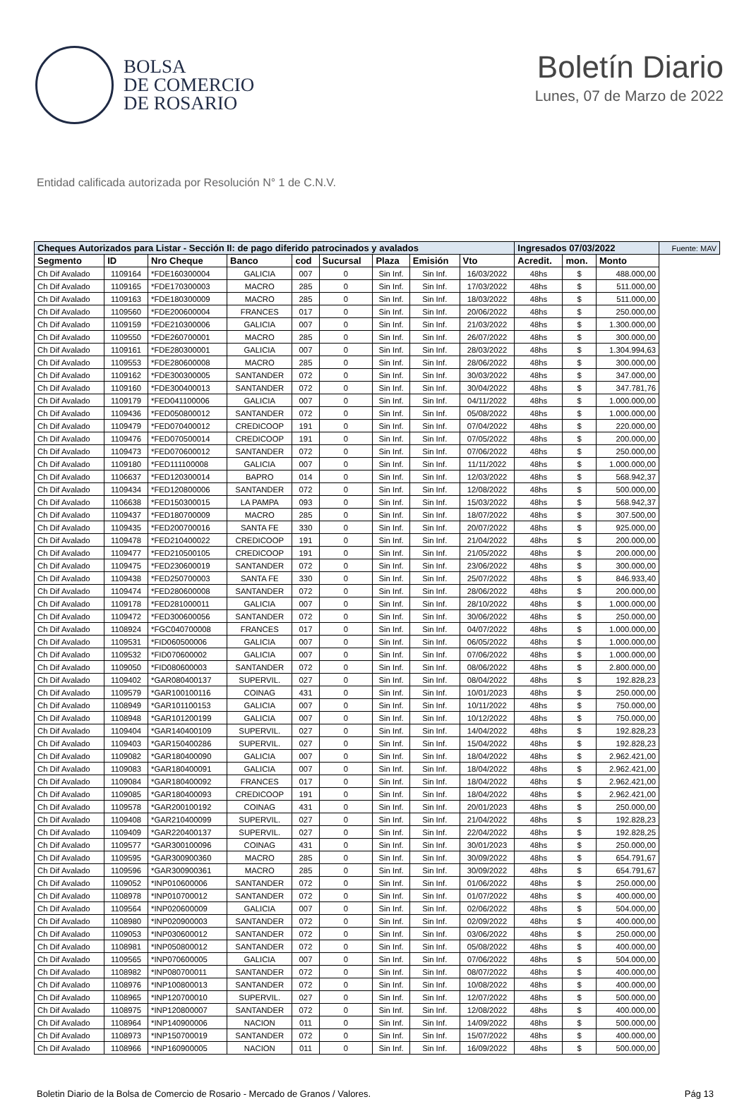BOLSA
DE COMERCIO
DE ROSARIO
Boletín Diario
Lunes, 07 de Marzo de 2022
Entidad calificada autorizada por Resolución N° 1 de C.N.V.
| Cheques Autorizados para Listar - Sección II: de pago diferido patrocinados y avalados | | | | | | | | | Ingresados 07/03/2022 | | | Fuente: MAV |
| --- | --- | --- | --- | --- | --- | --- | --- | --- | --- | --- | --- | --- |
| Segmento | ID | Nro Cheque | Banco | cod | Sucursal | Plaza | Emisión | Vto | Acredit. | mon. | Monto | |
| Ch Dif Avalado | 1109164 | *FDE160300004 | GALICIA | 007 | 0 | Sin Inf. | Sin Inf. | 16/03/2022 | 48hs | $ | 488.000,00 | |
| Ch Dif Avalado | 1109165 | *FDE170300003 | MACRO | 285 | 0 | Sin Inf. | Sin Inf. | 17/03/2022 | 48hs | $ | 511.000,00 | |
| Ch Dif Avalado | 1109163 | *FDE180300009 | MACRO | 285 | 0 | Sin Inf. | Sin Inf. | 18/03/2022 | 48hs | $ | 511.000,00 | |
| Ch Dif Avalado | 1109560 | *FDE200600004 | FRANCES | 017 | 0 | Sin Inf. | Sin Inf. | 20/06/2022 | 48hs | $ | 250.000,00 | |
| Ch Dif Avalado | 1109159 | *FDE210300006 | GALICIA | 007 | 0 | Sin Inf. | Sin Inf. | 21/03/2022 | 48hs | $ | 1.300.000,00 | |
| Ch Dif Avalado | 1109550 | *FDE260700001 | MACRO | 285 | 0 | Sin Inf. | Sin Inf. | 26/07/2022 | 48hs | $ | 300.000,00 | |
| Ch Dif Avalado | 1109161 | *FDE280300001 | GALICIA | 007 | 0 | Sin Inf. | Sin Inf. | 28/03/2022 | 48hs | $ | 1.304.994,63 | |
| Ch Dif Avalado | 1109553 | *FDE280600008 | MACRO | 285 | 0 | Sin Inf. | Sin Inf. | 28/06/2022 | 48hs | $ | 300.000,00 | |
| Ch Dif Avalado | 1109162 | *FDE300300005 | SANTANDER | 072 | 0 | Sin Inf. | Sin Inf. | 30/03/2022 | 48hs | $ | 347.000,00 | |
| Ch Dif Avalado | 1109160 | *FDE300400013 | SANTANDER | 072 | 0 | Sin Inf. | Sin Inf. | 30/04/2022 | 48hs | $ | 347.781,76 | |
| Ch Dif Avalado | 1109179 | *FED041100006 | GALICIA | 007 | 0 | Sin Inf. | Sin Inf. | 04/11/2022 | 48hs | $ | 1.000.000,00 | |
| Ch Dif Avalado | 1109436 | *FED050800012 | SANTANDER | 072 | 0 | Sin Inf. | Sin Inf. | 05/08/2022 | 48hs | $ | 1.000.000,00 | |
| Ch Dif Avalado | 1109479 | *FED070400012 | CREDICOOP | 191 | 0 | Sin Inf. | Sin Inf. | 07/04/2022 | 48hs | $ | 220.000,00 | |
| Ch Dif Avalado | 1109476 | *FED070500014 | CREDICOOP | 191 | 0 | Sin Inf. | Sin Inf. | 07/05/2022 | 48hs | $ | 200.000,00 | |
| Ch Dif Avalado | 1109473 | *FED070600012 | SANTANDER | 072 | 0 | Sin Inf. | Sin Inf. | 07/06/2022 | 48hs | $ | 250.000,00 | |
| Ch Dif Avalado | 1109180 | *FED111100008 | GALICIA | 007 | 0 | Sin Inf. | Sin Inf. | 11/11/2022 | 48hs | $ | 1.000.000,00 | |
| Ch Dif Avalado | 1106637 | *FED120300014 | BAPRO | 014 | 0 | Sin Inf. | Sin Inf. | 12/03/2022 | 48hs | $ | 568.942,37 | |
| Ch Dif Avalado | 1109434 | *FED120800006 | SANTANDER | 072 | 0 | Sin Inf. | Sin Inf. | 12/08/2022 | 48hs | $ | 500.000,00 | |
| Ch Dif Avalado | 1106638 | *FED150300015 | LA PAMPA | 093 | 0 | Sin Inf. | Sin Inf. | 15/03/2022 | 48hs | $ | 568.942,37 | |
| Ch Dif Avalado | 1109437 | *FED180700009 | MACRO | 285 | 0 | Sin Inf. | Sin Inf. | 18/07/2022 | 48hs | $ | 307.500,00 | |
| Ch Dif Avalado | 1109435 | *FED200700016 | SANTA FE | 330 | 0 | Sin Inf. | Sin Inf. | 20/07/2022 | 48hs | $ | 925.000,00 | |
| Ch Dif Avalado | 1109478 | *FED210400022 | CREDICOOP | 191 | 0 | Sin Inf. | Sin Inf. | 21/04/2022 | 48hs | $ | 200.000,00 | |
| Ch Dif Avalado | 1109477 | *FED210500105 | CREDICOOP | 191 | 0 | Sin Inf. | Sin Inf. | 21/05/2022 | 48hs | $ | 200.000,00 | |
| Ch Dif Avalado | 1109475 | *FED230600019 | SANTANDER | 072 | 0 | Sin Inf. | Sin Inf. | 23/06/2022 | 48hs | $ | 300.000,00 | |
| Ch Dif Avalado | 1109438 | *FED250700003 | SANTA FE | 330 | 0 | Sin Inf. | Sin Inf. | 25/07/2022 | 48hs | $ | 846.933,40 | |
| Ch Dif Avalado | 1109474 | *FED280600008 | SANTANDER | 072 | 0 | Sin Inf. | Sin Inf. | 28/06/2022 | 48hs | $ | 200.000,00 | |
| Ch Dif Avalado | 1109178 | *FED281000011 | GALICIA | 007 | 0 | Sin Inf. | Sin Inf. | 28/10/2022 | 48hs | $ | 1.000.000,00 | |
| Ch Dif Avalado | 1109472 | *FED300600056 | SANTANDER | 072 | 0 | Sin Inf. | Sin Inf. | 30/06/2022 | 48hs | $ | 250.000,00 | |
| Ch Dif Avalado | 1108924 | *FGC040700008 | FRANCES | 017 | 0 | Sin Inf. | Sin Inf. | 04/07/2022 | 48hs | $ | 1.000.000,00 | |
| Ch Dif Avalado | 1109531 | *FID060500006 | GALICIA | 007 | 0 | Sin Inf. | Sin Inf. | 06/05/2022 | 48hs | $ | 1.000.000,00 | |
| Ch Dif Avalado | 1109532 | *FID070600002 | GALICIA | 007 | 0 | Sin Inf. | Sin Inf. | 07/06/2022 | 48hs | $ | 1.000.000,00 | |
| Ch Dif Avalado | 1109050 | *FID080600003 | SANTANDER | 072 | 0 | Sin Inf. | Sin Inf. | 08/06/2022 | 48hs | $ | 2.800.000,00 | |
| Ch Dif Avalado | 1109402 | *GAR080400137 | SUPERVIL. | 027 | 0 | Sin Inf. | Sin Inf. | 08/04/2022 | 48hs | $ | 192.828,23 | |
| Ch Dif Avalado | 1109579 | *GAR100100116 | COINAG | 431 | 0 | Sin Inf. | Sin Inf. | 10/01/2023 | 48hs | $ | 250.000,00 | |
| Ch Dif Avalado | 1108949 | *GAR101100153 | GALICIA | 007 | 0 | Sin Inf. | Sin Inf. | 10/11/2022 | 48hs | $ | 750.000,00 | |
| Ch Dif Avalado | 1108948 | *GAR101200199 | GALICIA | 007 | 0 | Sin Inf. | Sin Inf. | 10/12/2022 | 48hs | $ | 750.000,00 | |
| Ch Dif Avalado | 1109404 | *GAR140400109 | SUPERVIL. | 027 | 0 | Sin Inf. | Sin Inf. | 14/04/2022 | 48hs | $ | 192.828,23 | |
| Ch Dif Avalado | 1109403 | *GAR150400286 | SUPERVIL. | 027 | 0 | Sin Inf. | Sin Inf. | 15/04/2022 | 48hs | $ | 192.828,23 | |
| Ch Dif Avalado | 1109082 | *GAR180400090 | GALICIA | 007 | 0 | Sin Inf. | Sin Inf. | 18/04/2022 | 48hs | $ | 2.962.421,00 | |
| Ch Dif Avalado | 1109083 | *GAR180400091 | GALICIA | 007 | 0 | Sin Inf. | Sin Inf. | 18/04/2022 | 48hs | $ | 2.962.421,00 | |
| Ch Dif Avalado | 1109084 | *GAR180400092 | FRANCES | 017 | 0 | Sin Inf. | Sin Inf. | 18/04/2022 | 48hs | $ | 2.962.421,00 | |
| Ch Dif Avalado | 1109085 | *GAR180400093 | CREDICOOP | 191 | 0 | Sin Inf. | Sin Inf. | 18/04/2022 | 48hs | $ | 2.962.421,00 | |
| Ch Dif Avalado | 1109578 | *GAR200100192 | COINAG | 431 | 0 | Sin Inf. | Sin Inf. | 20/01/2023 | 48hs | $ | 250.000,00 | |
| Ch Dif Avalado | 1109408 | *GAR210400099 | SUPERVIL. | 027 | 0 | Sin Inf. | Sin Inf. | 21/04/2022 | 48hs | $ | 192.828,23 | |
| Ch Dif Avalado | 1109409 | *GAR220400137 | SUPERVIL. | 027 | 0 | Sin Inf. | Sin Inf. | 22/04/2022 | 48hs | $ | 192.828,25 | |
| Ch Dif Avalado | 1109577 | *GAR300100096 | COINAG | 431 | 0 | Sin Inf. | Sin Inf. | 30/01/2023 | 48hs | $ | 250.000,00 | |
| Ch Dif Avalado | 1109595 | *GAR300900360 | MACRO | 285 | 0 | Sin Inf. | Sin Inf. | 30/09/2022 | 48hs | $ | 654.791,67 | |
| Ch Dif Avalado | 1109596 | *GAR300900361 | MACRO | 285 | 0 | Sin Inf. | Sin Inf. | 30/09/2022 | 48hs | $ | 654.791,67 | |
| Ch Dif Avalado | 1109052 | *INP010600006 | SANTANDER | 072 | 0 | Sin Inf. | Sin Inf. | 01/06/2022 | 48hs | $ | 250.000,00 | |
| Ch Dif Avalado | 1108978 | *INP010700012 | SANTANDER | 072 | 0 | Sin Inf. | Sin Inf. | 01/07/2022 | 48hs | $ | 400.000,00 | |
| Ch Dif Avalado | 1109564 | *INP020600009 | GALICIA | 007 | 0 | Sin Inf. | Sin Inf. | 02/06/2022 | 48hs | $ | 504.000,00 | |
| Ch Dif Avalado | 1108980 | *INP020900003 | SANTANDER | 072 | 0 | Sin Inf. | Sin Inf. | 02/09/2022 | 48hs | $ | 400.000,00 | |
| Ch Dif Avalado | 1109053 | *INP030600012 | SANTANDER | 072 | 0 | Sin Inf. | Sin Inf. | 03/06/2022 | 48hs | $ | 250.000,00 | |
| Ch Dif Avalado | 1108981 | *INP050800012 | SANTANDER | 072 | 0 | Sin Inf. | Sin Inf. | 05/08/2022 | 48hs | $ | 400.000,00 | |
| Ch Dif Avalado | 1109565 | *INP070600005 | GALICIA | 007 | 0 | Sin Inf. | Sin Inf. | 07/06/2022 | 48hs | $ | 504.000,00 | |
| Ch Dif Avalado | 1108982 | *INP080700011 | SANTANDER | 072 | 0 | Sin Inf. | Sin Inf. | 08/07/2022 | 48hs | $ | 400.000,00 | |
| Ch Dif Avalado | 1108976 | *INP100800013 | SANTANDER | 072 | 0 | Sin Inf. | Sin Inf. | 10/08/2022 | 48hs | $ | 400.000,00 | |
| Ch Dif Avalado | 1108965 | *INP120700010 | SUPERVIL. | 027 | 0 | Sin Inf. | Sin Inf. | 12/07/2022 | 48hs | $ | 500.000,00 | |
| Ch Dif Avalado | 1108975 | *INP120800007 | SANTANDER | 072 | 0 | Sin Inf. | Sin Inf. | 12/08/2022 | 48hs | $ | 400.000,00 | |
| Ch Dif Avalado | 1108964 | *INP140900006 | NACION | 011 | 0 | Sin Inf. | Sin Inf. | 14/09/2022 | 48hs | $ | 500.000,00 | |
| Ch Dif Avalado | 1108973 | *INP150700019 | SANTANDER | 072 | 0 | Sin Inf. | Sin Inf. | 15/07/2022 | 48hs | $ | 400.000,00 | |
| Ch Dif Avalado | 1108966 | *INP160900005 | NACION | 011 | 0 | Sin Inf. | Sin Inf. | 16/09/2022 | 48hs | $ | 500.000,00 | |
Boletin Diario de la Bolsa de Comercio de Rosario - Mercado de Granos / Valores. Pág 13